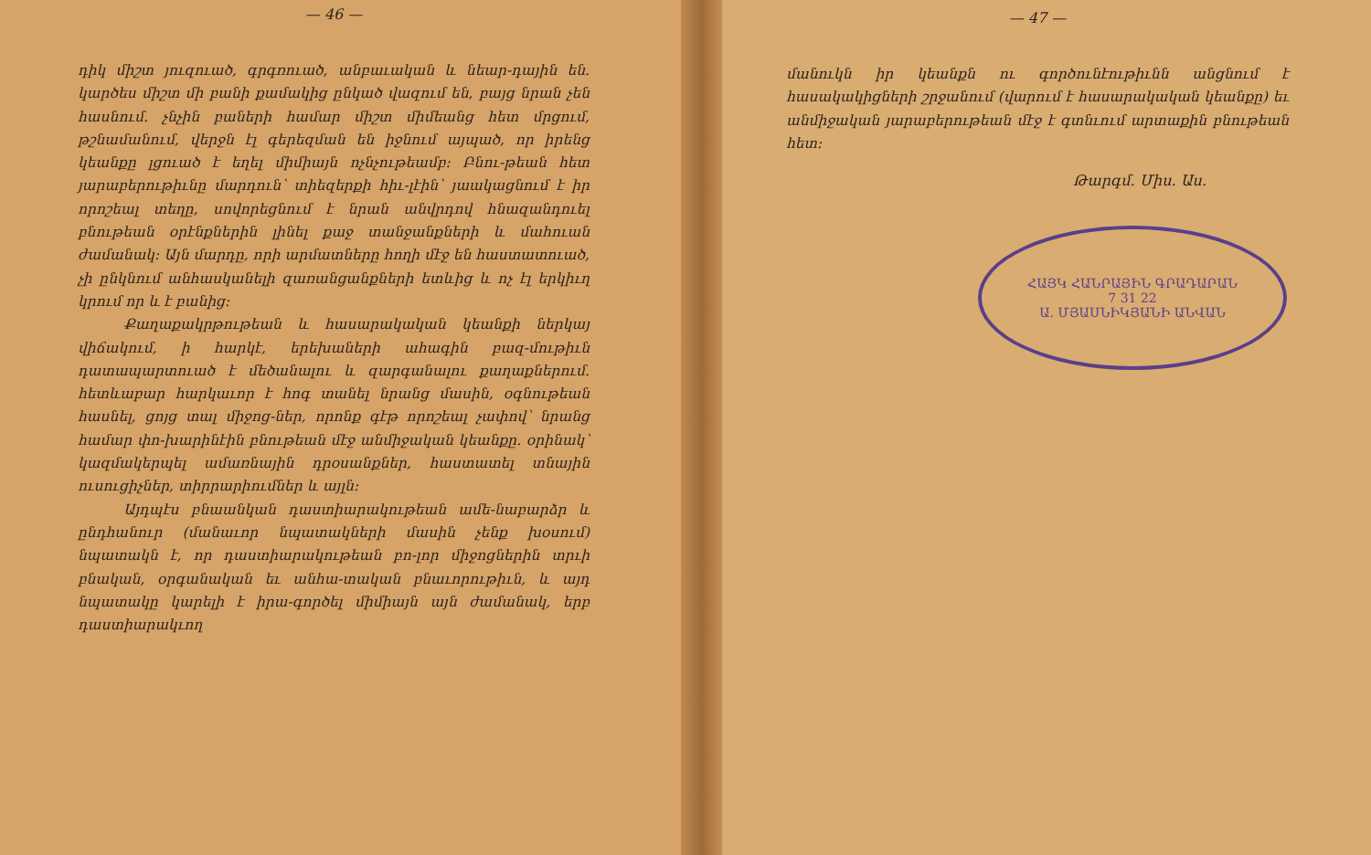— 46 —
դիկ միշտ յուզուած, գրգռուած, անբաւական և նեար-դային են. կարծես միշտ մի բանի քամակից ընկած վազում են, բայց նրան չեն հասնում. չնչին բաների համար միշտ միմեանց հետ մրցում, թշնամանում, վերջն էլ գերեզման են իջնում այպած, որ իրենց կեանքը լցուած է եղել միմիայն ոչնչութեամբ։ Բնու-թեան հետ յարաբերութիւնը մարդուն՝ տիեզերքի հիւ-լէին՝ յաակացնում է իր որոշեալ տեղը, սովորեցնում է նրան անվրդով հնազանդուել բնութեան օրէնքներին լինել քաջ տանջանքների և մահուան ժամանակ։ Այն մարդը, որի արմատները հողի մէջ են հաստատուած, չի ընկնում անհասկանելի զառանցանքների ետևից և ոչ էլ երկիւղ կրում որ և է բանից։
Քաղաքակրթութեան և հասարակական կեանքի ներկայ վիճակում, ի հարկէ, երեխաների ահագին բազ-մութիւն դատապարտուած է մեծանալու և զարգանալու քաղաքներում. հետևաբար հարկաւոր է հոգ տանել նրանց մասին, օգնութեան հասնել, ցոյց տալ միջոց-ներ, որոնք գէթ որոշեալ չափով՝ նրանց համար փո-խարինէին բնութեան մէջ անմիջական կեանքը. օրինակ՝ կազմակերպել ամառնային դրօսանքներ, հաստատել տնային ուսուցիչներ, տիրրարիումներ և այլն։
Այդպէս բնաանկան դաստիարակութեան ամե-նաբարձր և ընդհանուր (մանաւոր նպատակների մասին չենք խօսում) նպատակն է, որ դաստիարակութեան բո-լոր միջոցներին տրւի բնական, օրգանական եւ անհա-տական բնաւորութիւն, և այդ նպատակը կարելի է իրա-գործել միմիայն այն ժամանակ, երբ դաստիարակւող
— 47 —
մանուկն իր կեանքն ու գործունէութիւնն անցնում է հասակակիցների շրջանում (վարում է հասարակական կեանքը) եւ անմիջական յարաբերութեան մէջ է գտնւում արտաքին բնութեան հետ։
Թարգմ. Միս. Աս.
ՀԱՅԿ ՀԱՆՐԱՅԻՆ ԳՐԱԴԱՐԱՆ
7 31 22
Ա. ՄՅԱՍՆԻԿՅԱՆԻ ԱՆՎԱՆ